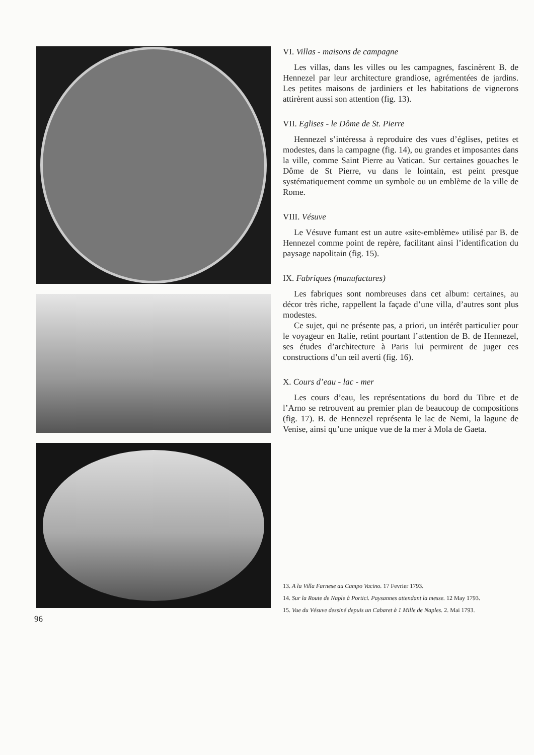VI. Villas - maisons de campagne
Les villas, dans les villes ou les campagnes, fascinèrent B. de Hennezel par leur architecture grandiose, agrémentées de jardins. Les petites maisons de jardiniers et les habitations de vignerons attirèrent aussi son attention (fig. 13).
VII. Eglises - le Dôme de St. Pierre
Hennezel s’intéressa à reproduire des vues d’églises, petites et modestes, dans la campagne (fig. 14), ou grandes et imposantes dans la ville, comme Saint Pierre au Vatican. Sur certaines gouaches le Dôme de St Pierre, vu dans le lointain, est peint presque systématiquement comme un symbole ou un emblème de la ville de Rome.
VIII. Vésuve
Le Vésuve fumant est un autre «site-emblème» utilisé par B. de Hennezel comme point de repère, facilitant ainsi l’identification du paysage napolitain (fig. 15).
IX. Fabriques (manufactures)
Les fabriques sont nombreuses dans cet album: certaines, au décor très riche, rappellent la façade d’une villa, d’autres sont plus modestes.
Ce sujet, qui ne présente pas, a priori, un intérêt particulier pour le voyageur en Italie, retint pourtant l’attention de B. de Hennezel, ses études d’architecture à Paris lui permirent de juger ces constructions d’un œil averti (fig. 16).
X. Cours d’eau - lac - mer
Les cours d’eau, les représentations du bord du Tibre et de l’Arno se retrouvent au premier plan de beaucoup de compositions (fig. 17). B. de Hennezel représenta le lac de Nemi, la lagune de Venise, ainsi qu’une unique vue de la mer à Mola de Gaeta.
13. A la Villa Farnese au Campo Vacino. 17 Fevrier 1793.
14. Sur la Route de Naple à Portici. Paysannes attendant la messe. 12 May 1793.
15. Vue du Vésuve dessiné depuis un Cabaret à 1 Mille de Naples. 2. Mai 1793.
96